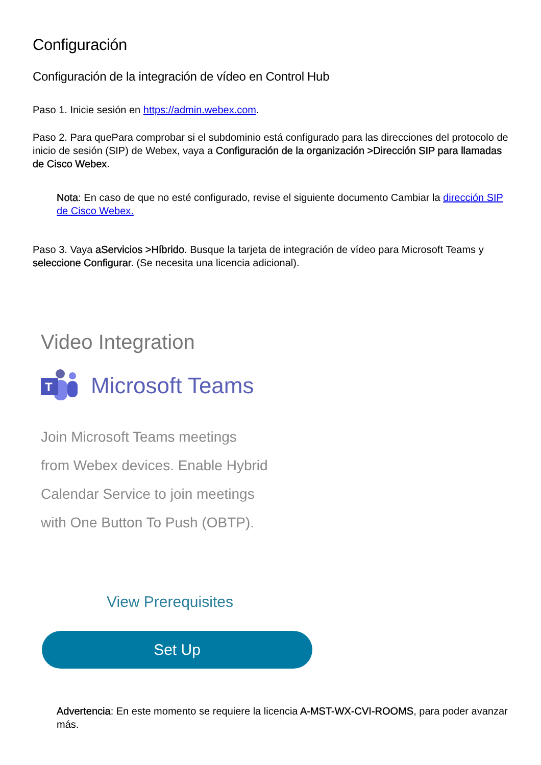Configuración
Configuración de la integración de vídeo en Control Hub
Paso 1. Inicie sesión en https://admin.webex.com.
Paso 2. Para quePara comprobar si el subdominio está configurado para las direcciones del protocolo de inicio de sesión (SIP) de Webex, vaya a Configuración de la organización >Dirección SIP para llamadas de Cisco Webex.
Nota: En caso de que no esté configurado, revise el siguiente documento Cambiar la dirección SIP de Cisco Webex.
Paso 3. Vaya aServicios >Híbrido. Busque la tarjeta de integración de vídeo para Microsoft Teams y seleccione Configurar. (Se necesita una licencia adicional).
Video Integration
T
Microsoft Teams
Join Microsoft Teams meetings
from Webex devices. Enable Hybrid
Calendar Service to join meetings
with One Button To Push (OBTP).
View Prerequisites
Set Up
Advertencia: En este momento se requiere la licencia A-MST-WX-CVI-ROOMS, para poder avanzar más.